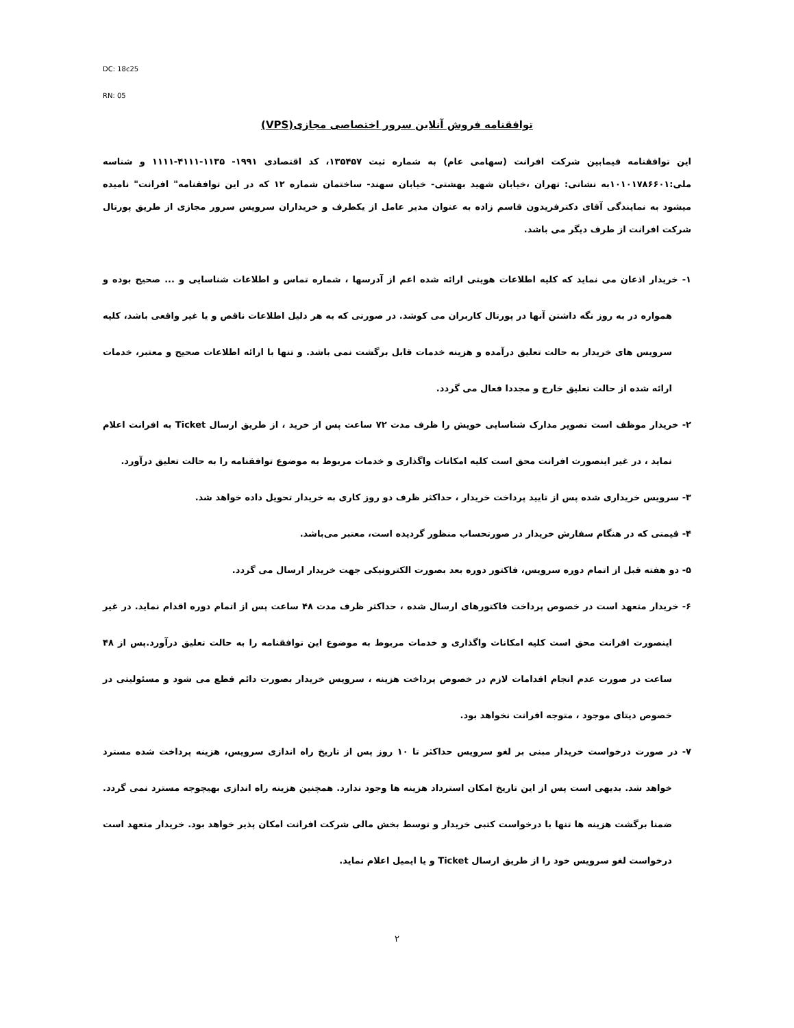DC: 18c25
RN: 05
توافقنامه فروش آنلاین سرور اختصاصی مجازی(VPS)
این توافقنامه فیمابین شرکت افرانت (سهامی عام) به شماره ثبت ۱۳۵۴۵۷، کد اقتصادی ۱۹۹۱- ۱۱۳۵-۴۱۱۱-۱۱۱۱ و شناسه ملی:۱۰۱۰۱۷۸۶۶۰۱به نشانی: تهران ،خیابان شهید بهشتی- خیابان سهند- ساختمان شماره ۱۲ که در این توافقنامه" افرانت" نامیده میشود به نمایندگی آقای دکترفریدون قاسم زاده به عنوان مدیر عامل از یکطرف و خریداران سرویس سرور مجازی از طریق پورتال شرکت افرانت از طرف دیگر می باشد.
۱- خریدار اذعان می نماید که کلیه اطلاعات هویتی ارائه شده اعم از آدرسها ، شماره تماس و اطلاعات شناسایی و ... صحیح بوده و همواره در به روز نگه داشتن آنها در پورتال کاربران می کوشد. در صورتی که به هر دلیل اطلاعات ناقص و یا غیر واقعی باشد، کلیه سرویس های خریدار به حالت تعلیق درآمده و هزینه خدمات قابل برگشت نمی باشد. و تنها با ارائه اطلاعات صحیح و معتبر، خدمات ارائه شده از حالت تعلیق خارج و مجددا فعال می گردد.
۲- خریدار موظف است تصویر مدارک شناسایی خویش را ظرف مدت ۷۲ ساعت پس از خرید ، از طریق ارسال Ticket به افرانت اعلام نماید ، در غیر اینصورت افرانت محق است کلیه امکانات واگذاری و خدمات مربوط به موضوع توافقنامه را به حالت تعلیق درآورد.
۳- سرویس خریداری شده پس از تایید پرداخت خریدار ، حداکثر ظرف دو روز کاری به خریدار تحویل داده خواهد شد.
۴- قیمتی که در هنگام سفارش خریدار در صورتحساب منظور گردیده است، معتبر می‌باشد.
۵- دو هفته قبل از اتمام دوره سرویس، فاکتور دوره بعد بصورت الکترونیکی جهت خریدار ارسال می گردد.
۶- خریدار متعهد است در خصوص پرداخت فاکتورهای ارسال شده ، حداکثر ظرف مدت ۴۸ ساعت پس از اتمام دوره اقدام نماید. در غیر اینصورت افرانت محق است کلیه امکانات واگذاری و خدمات مربوط به موضوع این توافقنامه را به حالت تعلیق درآورد.پس از ۴۸ ساعت در صورت عدم انجام اقدامات لازم در خصوص پرداخت هزینه ، سرویس خریدار بصورت دائم قطع می شود و مسئولیتی در خصوص دیتای موجود ، متوجه افرانت نخواهد بود.
۷- در صورت درخواست خریدار مبنی بر لغو سرویس حداکثر تا ۱۰ روز پس از تاریخ راه اندازی سرویس، هزینه پرداخت شده مسترد خواهد شد. بدیهی است پس از این تاریخ امکان استرداد هزینه ها وجود ندارد. همچنین هزینه راه اندازی بهیچوجه مسترد نمی گردد. ضمنا برگشت هزینه ها تنها با درخواست کتبی خریدار و توسط بخش مالی شرکت افرانت امکان پذیر خواهد بود. خریدار متعهد است درخواست لغو سرویس خود را از طریق ارسال Ticket و یا ایمیل اعلام نماید.
۲